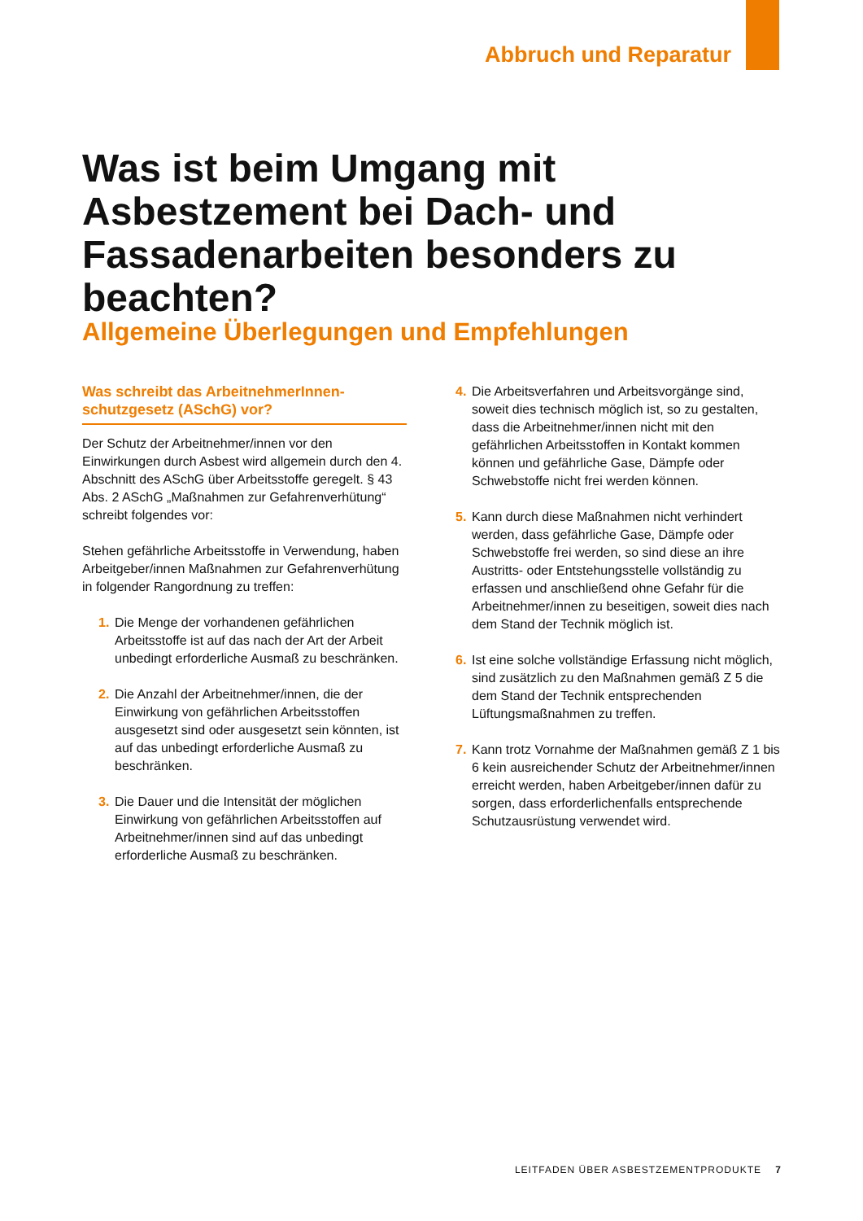Abbruch und Reparatur
Was ist beim Umgang mit Asbestzement bei Dach- und Fassadenarbeiten besonders zu beachten?
Allgemeine Überlegungen und Empfehlungen
Was schreibt das ArbeitnehmerInnen-schutzgesetz (ASchG) vor?
Der Schutz der Arbeitnehmer/innen vor den Einwirkungen durch Asbest wird allgemein durch den 4. Abschnitt des ASchG über Arbeitsstoffe geregelt. § 43 Abs. 2 ASchG „Maßnahmen zur Gefahrenverhütung“ schreibt folgendes vor:
Stehen gefährliche Arbeitsstoffe in Verwendung, haben Arbeitgeber/innen Maßnahmen zur Gefahrenverhütung in folgender Rangordnung zu treffen:
1. Die Menge der vorhandenen gefährlichen Arbeitsstoffe ist auf das nach der Art der Arbeit unbedingt erforderliche Ausmaß zu beschränken.
2. Die Anzahl der Arbeitnehmer/innen, die der Einwirkung von gefährlichen Arbeitsstoffen ausgesetzt sind oder ausgesetzt sein könnten, ist auf das unbedingt erforderliche Ausmaß zu beschränken.
3. Die Dauer und die Intensität der möglichen Einwirkung von gefährlichen Arbeitsstoffen auf Arbeitnehmer/innen sind auf das unbedingt erforderliche Ausmaß zu beschränken.
4. Die Arbeitsverfahren und Arbeitsvorgänge sind, soweit dies technisch möglich ist, so zu gestalten, dass die Arbeitnehmer/innen nicht mit den gefährlichen Arbeitsstoffen in Kontakt kommen können und gefährliche Gase, Dämpfe oder Schwebstoffe nicht frei werden können.
5. Kann durch diese Maßnahmen nicht verhindert werden, dass gefährliche Gase, Dämpfe oder Schwebstoffe frei werden, so sind diese an ihre Austritts- oder Entstehungsstelle vollständig zu erfassen und anschließend ohne Gefahr für die Arbeitnehmer/innen zu beseitigen, soweit dies nach dem Stand der Technik möglich ist.
6. Ist eine solche vollständige Erfassung nicht möglich, sind zusätzlich zu den Maßnahmen gemäß Z 5 die dem Stand der Technik entsprechenden Lüftungsmaßnahmen zu treffen.
7. Kann trotz Vornahme der Maßnahmen gemäß Z 1 bis 6 kein ausreichender Schutz der Arbeitnehmer/innen erreicht werden, haben Arbeitgeber/innen dafür zu sorgen, dass erforderlichenfalls entsprechende Schutzausrüstung verwendet wird.
LEITFADEN ÜBER ASBESTZEMENTPRODUKTE 7